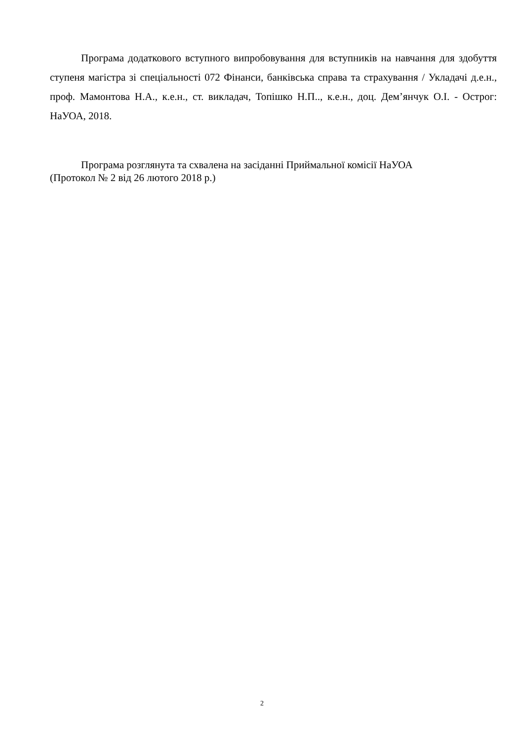Програма додаткового вступного випробовування для вступників на навчання для здобуття ступеня магістра зі спеціальності 072 Фінанси, банківська справа та страхування / Укладачі д.е.н., проф. Мамонтова Н.А., к.е.н., ст. викладач, Топішко Н.П.., к.е.н., доц. Дем’янчук О.І. - Острог: НаУОА, 2018.
Програма розглянута та схвалена на засіданні Приймальної комісії НаУОА
(Протокол № 2 від 26 лютого 2018 р.)
2